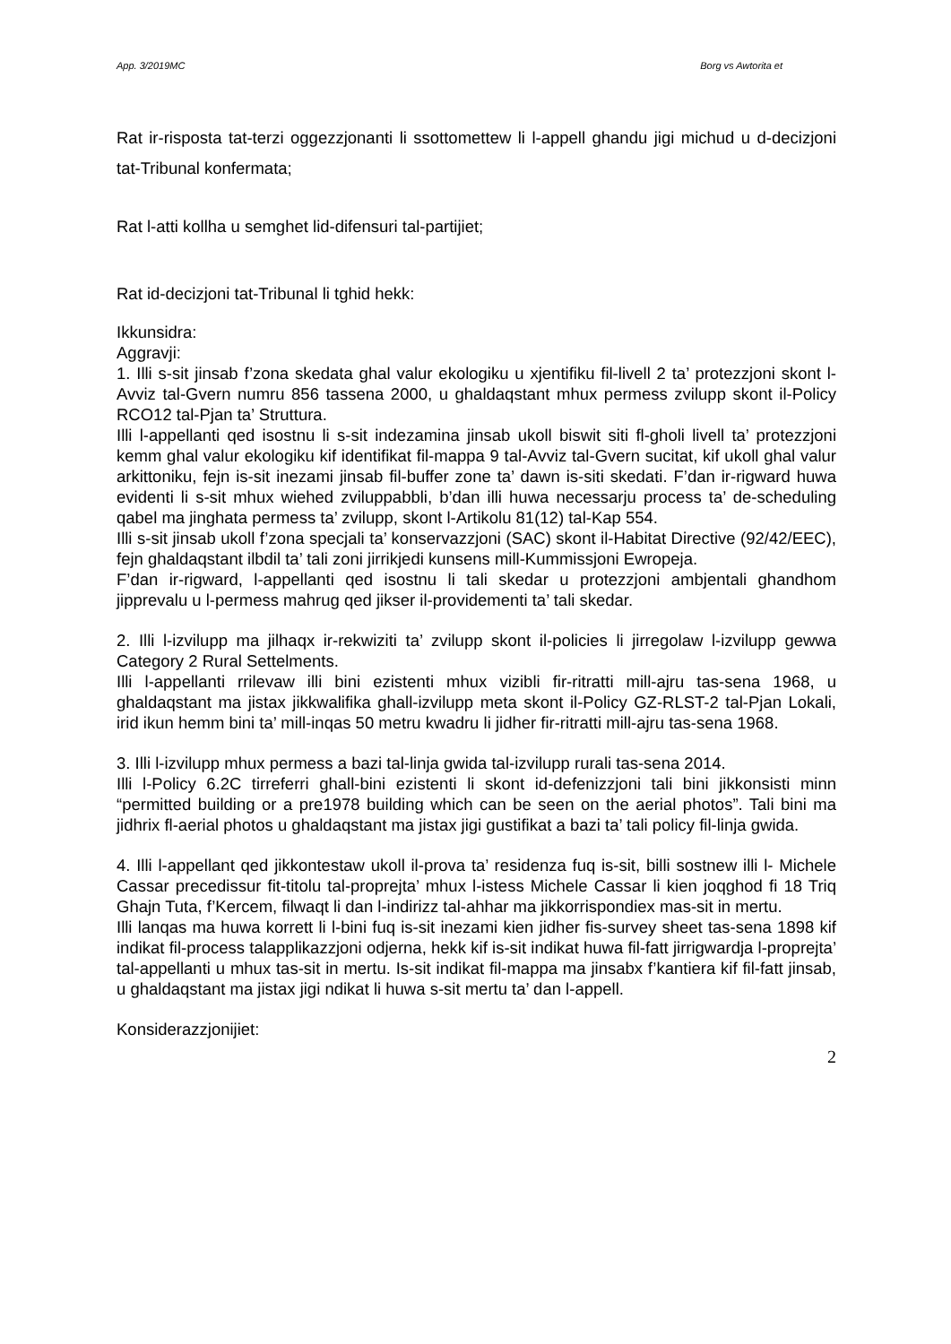App. 3/2019MC Borg vs Awtorita et
Rat ir-risposta tat-terzi oggezzjonanti li ssottomettew li l-appell ghandu jigi michud u d-decizjoni tat-Tribunal konfermata;
Rat l-atti kollha u semghet lid-difensuri tal-partijiet;
Rat id-decizjoni tat-Tribunal li tghid hekk:
Ikkunsidra:
Aggravji:
1. Illi s-sit jinsab f’zona skedata ghal valur ekologiku u xjentifiku fil-livell 2 ta’ protezzjoni skont l-Avviz tal-Gvern numru 856 tassena 2000, u ghaldaqstant mhux permess zvilupp skont il-Policy RCO12 tal-Pjan ta’ Struttura.
Illi l-appellanti qed isostnu li s-sit indezamina jinsab ukoll biswit siti fl-gholi livell ta’ protezzjoni kemm ghal valur ekologiku kif identifikat fil-mappa 9 tal-Avviz tal-Gvern sucitat, kif ukoll ghal valur arkittoniku, fejn is-sit inezami jinsab fil-buffer zone ta’ dawn is-siti skedati. F’dan ir-rigward huwa evidenti li s-sit mhux wiehed zviluppabbli, b’dan illi huwa necessarju process ta’ de-scheduling qabel ma jinghata permess ta’ zvilupp, skont l-Artikolu 81(12) tal-Kap 554.
Illi s-sit jinsab ukoll f’zona specjali ta’ konservazzjoni (SAC) skont il-Habitat Directive (92/42/EEC), fejn ghaldaqstant ilbdil ta’ tali zoni jirrikjedi kunsens mill-Kummissjoni Ewropeja.
F’dan ir-rigward, l-appellanti qed isostnu li tali skedar u protezzjoni ambjentali ghandhom jipprevalu u l-permess mahrug qed jikser il-providementi ta’ tali skedar.
2. Illi l-izvilupp ma jilhaqx ir-rekwiziti ta’ zvilupp skont il-policies li jirregolaw l-izvilupp gewwa Category 2 Rural Settelments.
Illi l-appellanti rrilevaw illi bini ezistenti mhux vizibli fir-ritratti mill-ajru tas-sena 1968, u ghaldaqstant ma jistax jikkwalifika ghall-izvilupp meta skont il-Policy GZ-RLST-2 tal-Pjan Lokali, irid ikun hemm bini ta’ mill-inqas 50 metru kwadru li jidher fir-ritratti mill-ajru tas-sena 1968.
3. Illi l-izvilupp mhux permess a bazi tal-linja gwida tal-izvilupp rurali tas-sena 2014.
Illi l-Policy 6.2C tirreferri ghall-bini ezistenti li skont id-defenizzjoni tali bini jikkonsisti minn “permitted building or a pre1978 building which can be seen on the aerial photos”. Tali bini ma jidhrix fl-aerial photos u ghaldaqstant ma jistax jigi gustifikat a bazi ta’ tali policy fil-linja gwida.
4. Illi l-appellant qed jikkontestaw ukoll il-prova ta’ residenza fuq is-sit, billi sostnew illi l- Michele Cassar precedissur fit-titolu tal-proprejta’ mhux l-istess Michele Cassar li kien joqghod fi 18 Triq Ghajn Tuta, f’Kercem, filwaqt li dan l-indirizz tal-ahhar ma jikkorrispondiex mas-sit in mertu.
Illi lanqas ma huwa korrett li l-bini fuq is-sit inezami kien jidher fis-survey sheet tas-sena 1898 kif indikat fil-process talapplikazzjoni odjerna, hekk kif is-sit indikat huwa fil-fatt jirrigwardja l-proprejta’ tal-appellanti u mhux tas-sit in mertu. Is-sit indikat fil-mappa ma jinsabx f’kantiera kif fil-fatt jinsab, u ghaldaqstant ma jistax jigi ndikat li huwa s-sit mertu ta’ dan l-appell.
Konsiderazzjonijiet:
2